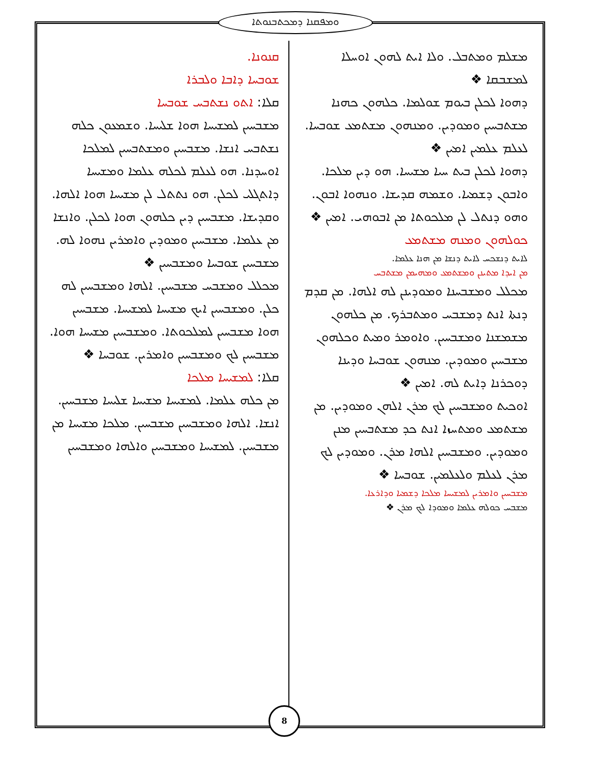ܘܡܦܩܢܐ ܕܡܟܬܒܢܘܬܐ
ܡܫܠܡ ܘܡܬܒܠ. ܘܠܐ ܐܝܬ ܠܗܘܢ ܐܘܚܠܐ ܠܡܫܒܩܐ ❖
ܕܗܘܐ ܠܟܠܢ ܒܝܘܡ ܫܘܠܡܐ. ܟܠܗܘܢ ܟܗܢܐ ܡܫܬܒܚܝܢ ܘܡܘܕܝܢ. ܘܡܢܗܘܢ ܡܫܬܡܥ ܫܘܒܚܐ. ܠܥܠܡ ܥܠܡܝܢ ܐܡܝܢ ❖
ܕܗܘܐ ܠܟܠܢ ܒܝܬ ܚܝܐ ܡܫܝܚܐ. ܗܘ ܕܝܢ ܡܠܟܐ. ܘܐܒܘܢ ܕܫܡܝܐ. ܘܫܡܗ ܩܕܝܫܐ. ܘܢܗܘܐ ܐܒܘܢ. ܘܗܘ ܕܢܬܠ ܠܢ ܡܠܟܘܬܐ ܡܢ ܐܒܘܗܝ. ܐܡܝܢ ❖
ܟܘܠܗܘܢ ܘܡܢܗ ܡܫܬܡܥ
ܠܐܝܬ ܕܢܫܟܚ ܠܐܝܬ ܕܢܫܐ ܡܢ ܗܢܐ ܥܠܡܐ.
ܡܢ ܐܝܕܐ ܡܬܝܢܢ ܘܡܫܬܡܥ ܘܡܗܝܡܢ ܡܫܬܒܚ
ܡܟܠܠ ܘܡܫܒܚܢܐ ܘܡܘܕܝܢܢ ܠܗ ܐܠܗܐ. ܡܢ ܩܕܡ ܕܢܬܐ ܐܢܬ ܕܡܫܒܚ ܘܡܬܒܪܟ. ܡܢ ܟܠܗܘܢ ܡܫܡܫܢܐ ܘܡܫܒܚܝܢ. ܘܐܘܡܪ ܘܡܝܬ ܘܟܠܗܘܢ ܡܫܒܚܝܢ ܘܡܘܕܝܢ. ܡܢܗܘܢ ܫܘܒܚܐ ܘܕܝܢܐ ܕܘܟܪܢܐ ܕܐܝܬ ܠܗ. ܐܡܝܢ ❖
ܐܘܟܝܬ ܘܡܫܒܚܝܢ ܠܟ ܡܪܢ ܐܠܗܢ ܘܡܘܕܝܢ. ܡܢ ܡܫܬܡܥ ܘܡܬܚܙܐ ܐܢܬ ܟܕ ܡܫܬܒܚܝܢ ܡܢܢ ܘܡܘܕܝܢ. ܘܡܫܒܚܝܢ ܐܠܗܐ ܡܪܢ. ܘܡܘܕܝܢ ܠܟ ܡܪܢ ܠܥܠܡ ܘܠܥܠܡܝܢ. ܫܘܒܚܐ ❖
ܡܫܒܚܝܢ ܘܐܡܪܝܢ ܠܡܫܝܚܐ ܡܠܟܐ ܕܫܡܝܐ ܘܕܐܪܥܐ.
ܡܫܒܚ ܟܘܠܗ ܥܠܡܐ ܘܡܘܕܐ ܠܟ ܡܪܢ ❖
ܩܢܘܢܐ.
ܫܘܒܚܐ ܕܐܒܐ ܘܠܒܪܐ
ܩܠܐ: ܐܬܘ ܢܫܬܒܚ ܫܘܒܚܐ
ܡܫܒܚܝܢ ܠܡܫܝܚܐ ܗܘܐ ܫܠܝܚܐ. ܘܫܡܥܘܢ ܟܠܗ ܢܫܬܒܚ ܐܢܫܐ. ܡܫܒܚܝܢ ܘܡܫܬܒܚܝܢ ܠܡܠܟܐ ܐܘܚܕܢܐ. ܗܘ ܠܥܠܡ ܠܟܠܗ ܥܠܡܐ ܘܡܫܝܚܐ ܕܐܬܓܠܝ ܠܟܠܢ. ܗܘ ܢܬܬܠ ܠܢ ܡܫܝܚܐ ܗܘܐ ܐܠܗܐ. ܘܩܕܝܫܐ. ܡܫܒܚܝܢ ܕܝܢ ܟܠܗܘܢ ܗܘܐ ܠܟܠܢ. ܘܐܢܫܐ ܡܢ ܥܠܡܐ. ܡܫܒܚܝܢ ܘܡܘܕܝܢ ܘܐܡܪܝܢ ܢܗܘܐ ܠܗ. ܡܫܒܚܝܢ ܫܘܒܚܐ ܘܡܫܒܚܝܢ ❖
ܡܟܠܠ ܘܡܫܒܚ ܡܫܒܚܝܢ. ܐܠܗܐ ܘܡܫܒܚܝܢ ܠܗ ܟܠܢ. ܘܡܫܒܚܝܢ ܐܝܟ ܡܫܝܚܐ ܠܡܫܝܚܐ. ܡܫܒܚܝܢ ܗܘܐ ܡܫܒܚܝܢ ܠܡܠܟܘܬܐ. ܘܡܫܒܚܝܢ ܡܫܝܚܐ ܗܘܐ. ܡܫܒܚܝܢ ܠܟ ܘܡܫܒܚܝܢ ܘܐܡܪܝܢ. ܫܘܒܚܐ ❖
ܩܠܐ: ܠܡܫܝܚܐ ܡܠܟܐ
ܡܢ ܟܠܗ ܥܠܡܐ. ܠܡܫܝܚܐ ܡܫܝܚܐ ܫܠܝܚܐ ܡܫܒܚܝܢ. ܐܢܫܐ. ܐܠܗܐ ܘܡܫܒܚܝܢ ܡܫܒܚܝܢ. ܡܠܟܐ ܡܫܝܚܐ ܡܢ ܡܫܒܚܝܢ. ܠܡܫܝܚܐ ܘܡܫܒܚܝܢ ܘܐܠܗܐ ܘܡܫܒܚܝܢ
8